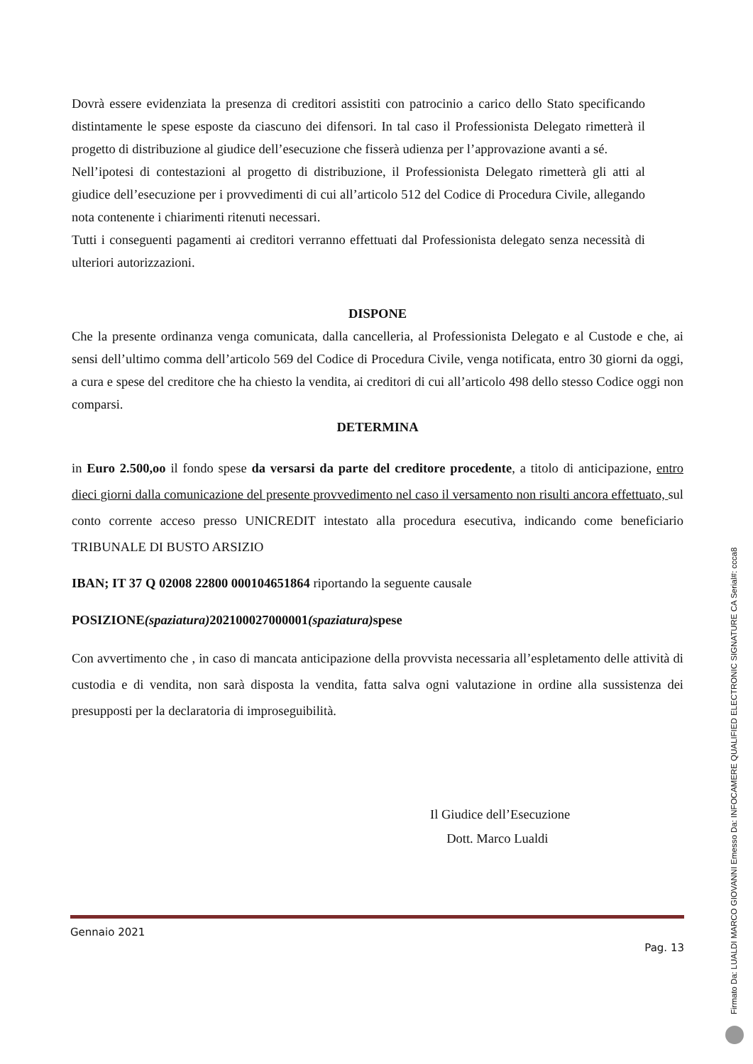Dovrà essere evidenziata la presenza di creditori assistiti con patrocinio a carico dello Stato specificando distintamente le spese esposte da ciascuno dei difensori. In tal caso il Professionista Delegato rimetterà il progetto di distribuzione al giudice dell’esecuzione che fisserà udienza per l’approvazione avanti a sé.
Nell’ipotesi di contestazioni al progetto di distribuzione, il Professionista Delegato rimetterà gli atti al giudice dell’esecuzione per i provvedimenti di cui all’articolo 512 del Codice di Procedura Civile, allegando nota contenente i chiarimenti ritenuti necessari.
Tutti i conseguenti pagamenti ai creditori verranno effettuati dal Professionista delegato senza necessità di ulteriori autorizzazioni.
DISPONE
Che la presente ordinanza venga comunicata, dalla cancelleria, al Professionista Delegato e al Custode e che, ai sensi dell’ultimo comma dell’articolo 569 del Codice di Procedura Civile, venga notificata, entro 30 giorni da oggi, a cura e spese del creditore che ha chiesto la vendita, ai creditori di cui all’articolo 498 dello stesso Codice oggi non comparsi.
DETERMINA
in Euro 2.500,oo il fondo spese da versarsi da parte del creditore procedente, a titolo di anticipazione, entro dieci giorni dalla comunicazione del presente provvedimento nel caso il versamento non risulti ancora effettuato, sul conto corrente acceso presso UNICREDIT intestato alla procedura esecutiva, indicando come beneficiario TRIBUNALE DI BUSTO ARSIZIO
IBAN; IT 37 Q 02008 22800 000104651864 riportando la seguente causale
POSIZIONE(spaziatura) 202100027000001(spaziatura) spese
Con avvertimento che , in caso di mancata anticipazione della provvista necessaria all’espletamento delle attività di custodia e di vendita, non sarà disposta la vendita, fatta salva ogni valutazione in ordine alla sussistenza dei presupposti per la declaratoria di improseguibilità.
Il Giudice dell’Esecuzione
Dott. Marco Lualdi
Gennaio 2021
Pag. 13
Firmato Da: LUALDI MARCO GIOVANNI Emesso Da: INFOCAMERE QUALIFIED ELECTRONIC SIGNATURE CA Serial#: ccca8